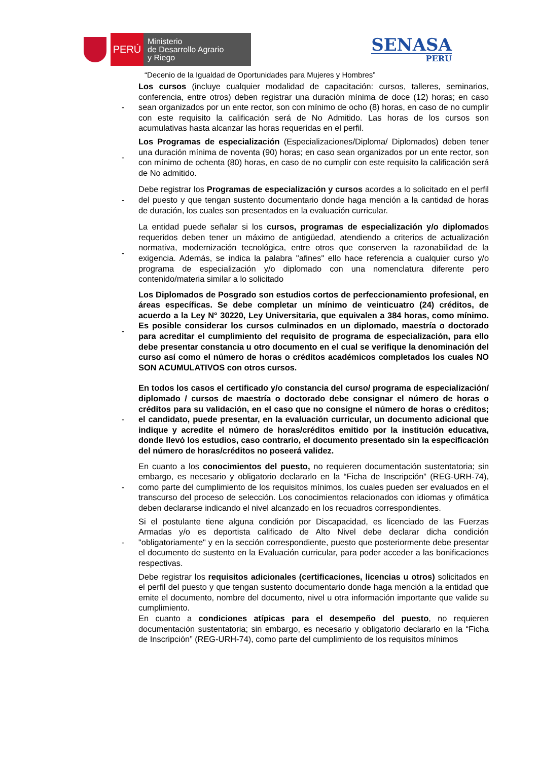PERÚ
Ministerio
de Desarrollo Agrario
y Riego
SENASA
PERU
“Decenio de la Igualdad de Oportunidades para Mujeres y Hombres”
-
Los cursos (incluye cualquier modalidad de capacitación: cursos, talleres, seminarios, conferencia, entre otros) deben registrar una duración mínima de doce (12) horas; en caso sean organizados por un ente rector, son con mínimo de ocho (8) horas, en caso de no cumplir con este requisito la calificación será de No Admitido. Las horas de los cursos son acumulativas hasta alcanzar las horas requeridas en el perfil.
-
Los Programas de especialización (Especializaciones/Diploma/ Diplomados) deben tener una duración mínima de noventa (90) horas; en caso sean organizados por un ente rector, son con mínimo de ochenta (80) horas, en caso de no cumplir con este requisito la calificación será de No admitido.
-
Debe registrar los Programas de especialización y cursos acordes a lo solicitado en el perfil del puesto y que tengan sustento documentario donde haga mención a la cantidad de horas de duración, los cuales son presentados en la evaluación curricular.
-
La entidad puede señalar si los cursos, programas de especialización y/o diplomados requeridos deben tener un máximo de antigüedad, atendiendo a criterios de actualización normativa, modernización tecnológica, entre otros que conserven la razonabilidad de la exigencia. Además, se indica la palabra "afines" ello hace referencia a cualquier curso y/o programa de especialización y/o diplomado con una nomenclatura diferente pero contenido/materia similar a lo solicitado
-
Los Diplomados de Posgrado son estudios cortos de perfeccionamiento profesional, en áreas específicas. Se debe completar un mínimo de veinticuatro (24) créditos, de acuerdo a la Ley N° 30220, Ley Universitaria, que equivalen a 384 horas, como mínimo. Es posible considerar los cursos culminados en un diplomado, maestría o doctorado para acreditar el cumplimiento del requisito de programa de especialización, para ello debe presentar constancia u otro documento en el cual se verifique la denominación del curso así como el número de horas o créditos académicos completados los cuales NO SON ACUMULATIVOS con otros cursos.
-
En todos los casos el certificado y/o constancia del curso/ programa de especialización/ diplomado / cursos de maestría o doctorado debe consignar el número de horas o créditos para su validación, en el caso que no consigne el número de horas o créditos; el candidato, puede presentar, en la evaluación curricular, un documento adicional que indique y acredite el número de horas/créditos emitido por la institución educativa, donde llevó los estudios, caso contrario, el documento presentado sin la especificación del número de horas/créditos no poseerá validez.
-
En cuanto a los conocimientos del puesto, no requieren documentación sustentatoria; sin embargo, es necesario y obligatorio declararlo en la “Ficha de Inscripción” (REG-URH-74), como parte del cumplimiento de los requisitos mínimos, los cuales pueden ser evaluados en el transcurso del proceso de selección. Los conocimientos relacionados con idiomas y ofimática deben declararse indicando el nivel alcanzado en los recuadros correspondientes.
-
Si el postulante tiene alguna condición por Discapacidad, es licenciado de las Fuerzas Armadas y/o es deportista calificado de Alto Nivel debe declarar dicha condición "obligatoriamente" y en la sección correspondiente, puesto que posteriormente debe presentar el documento de sustento en la Evaluación curricular, para poder acceder a las bonificaciones respectivas.
Debe registrar los requisitos adicionales (certificaciones, licencias u otros) solicitados en el perfil del puesto y que tengan sustento documentario donde haga mención a la entidad que emite el documento, nombre del documento, nivel u otra información importante que valide su cumplimiento.
En cuanto a condiciones atípicas para el desempeño del puesto, no requieren documentación sustentatoria; sin embargo, es necesario y obligatorio declararlo en la “Ficha de Inscripción” (REG-URH-74), como parte del cumplimiento de los requisitos mínimos